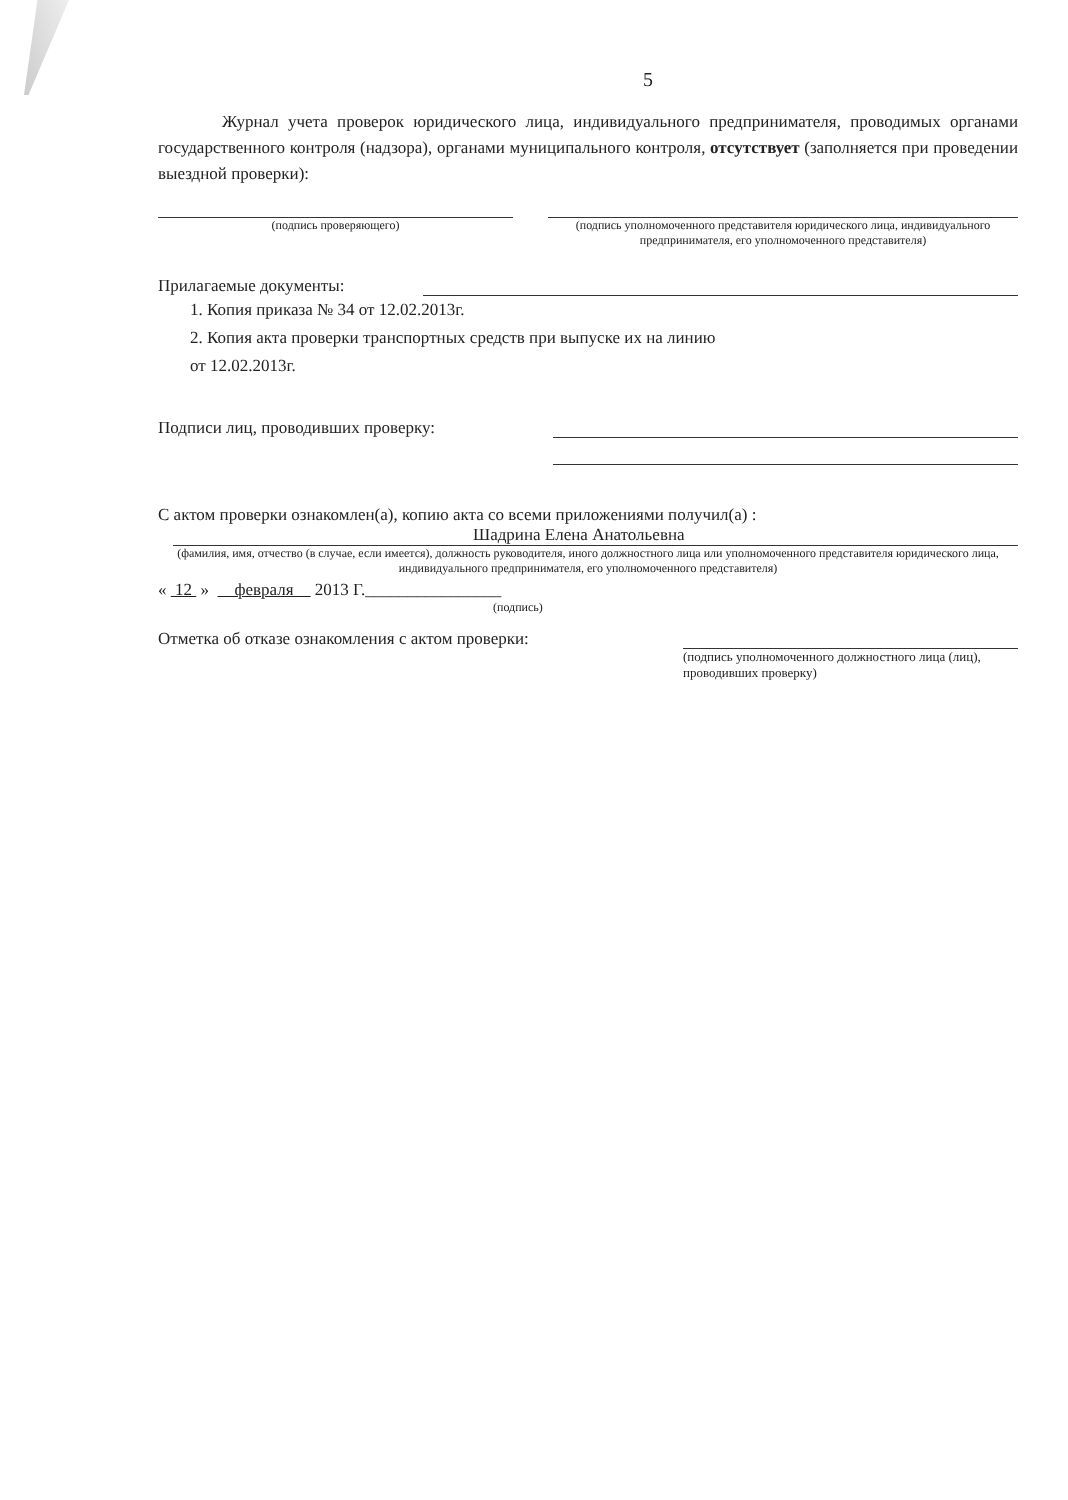5
Журнал учета проверок юридического лица, индивидуального предпринимателя, проводимых органами государственного контроля (надзора), органами муниципального контроля, отсутствует (заполняется при проведении выездной проверки):
(подпись проверяющего) (подпись уполномоченного представителя юридического лица, индивидуального предпринимателя, его уполномоченного представителя)
Прилагаемые документы:
1. Копия приказа № 34 от 12.02.2013г.
2. Копия акта проверки транспортных средств при выпуске их на линию
от 12.02.2013г.
Подписи лиц, проводивших проверку:
С актом проверки ознакомлен(а), копию акта со всеми приложениями получил(а) :
Шадрина Елена Анатольевна
(фамилия, имя, отчество (в случае, если имеется), должность руководителя, иного должностного лица или уполномоченного представителя юридического лица, индивидуального предпринимателя, его уполномоченного представителя)
« 12 » февраля 2013 Г.________________
(подпись)
Отметка об отказе ознакомления с актом проверки:
(подпись уполномоченного должностного лица (лиц), проводивших проверку)